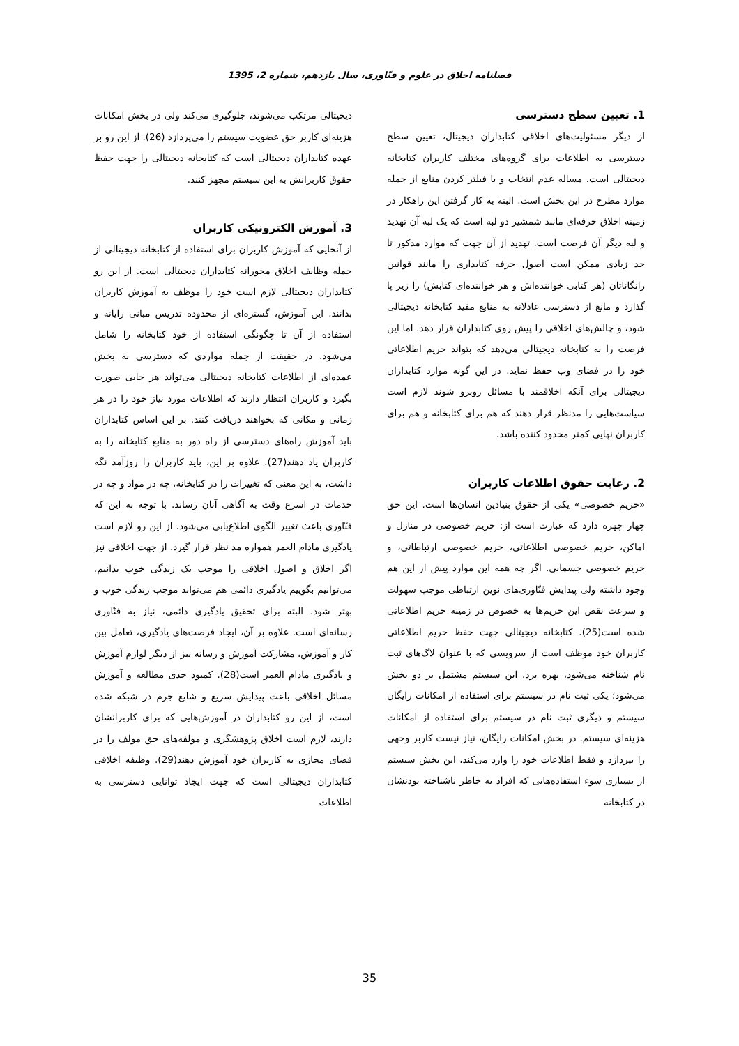فصلنامه اخلاق در علوم و فنّاوری، سال یازدهم، شماره 2، 1395
1. تعیین سطح دسترسی
از دیگر مسئولیت‌های اخلاقی کتابداران دیجیتال، تعیین سطح دسترسی به اطلاعات برای گروه‌های مختلف کاربران کتابخانه دیجیتالی است. مساله عدم انتخاب و یا فیلتر کردن منابع از جمله موارد مطرح در این بخش است. البته به کار گرفتن این راهکار در زمینه اخلاق حرفه‌ای مانند شمشیر دو لبه است که یک لبه آن تهدید و لبه دیگر آن فرصت است. تهدید از آن جهت که موارد مذکور تا حد زیادی ممکن است اصول حرفه کتابداری را مانند قوانین رانگاناتان (هر کتابی خواننده‌اش و هر خواننده‌ای کتابش) را زیر پا گذارد و مانع از دسترسی عادلانه به منابع مفید کتابخانه دیجیتالی شود، و چالش‌های اخلاقی را پیش روی کتابداران قرار دهد. اما این فرصت را به کتابخانه دیجیتالی می‌دهد که بتواند حریم اطلاعاتی خود را در فضای وب حفظ نماید. در این گونه موارد کتابداران دیجیتالی برای آنکه اخلاقمند با مسائل روبرو شوند لازم است سیاست‌هایی را مدنظر قرار دهند که هم برای کتابخانه و هم برای کاربران نهایی کمتر محدود کننده باشد.
2. رعایت حقوق اطلاعات کاربران
«حریم خصوصی» یکی از حقوق بنیادین انسان‌ها است. این حق چهار چهره دارد که عبارت است از: حریم خصوصی در منازل و اماکن، حریم خصوصی اطلاعاتی، حریم خصوصی ارتباطاتی، و حریم خصوصی جسمانی. اگر چه همه این موارد پیش از این هم وجود داشته ولی پیدایش فنّاوری‌های نوین ارتباطی موجب سهولت و سرعت نقض این حریم‌ها به خصوص در زمینه حریم اطلاعاتی شده است(25). کتابخانه دیجیتالی جهت حفظ حریم اطلاعاتی کاربران خود موظف است از سرویسی که با عنوان لاگ‌های ثبت نام شناخته می‌شود، بهره برد. این سیستم مشتمل بر دو بخش می‌شود؛ یکی ثبت نام در سیستم برای استفاده از امکانات رایگان سیستم و دیگری ثبت نام در سیستم برای استفاده از امکانات هزینه‌ای سیستم. در بخش امکانات رایگان، نیاز نیست کاربر وجهی را بپردازد و فقط اطلاعات خود را وارد می‌کند، این بخش سیستم از بسیاری سوء استفاده‌هایی که افراد به خاطر ناشناخته بودنشان در کتابخانه
دیجیتالی مرتکب می‌شوند، جلوگیری می‌کند ولی در بخش امکانات هزینه‌ای کاربر حق عضویت سیستم را می‌پردازد (26). از این رو بر عهده کتابداران دیجیتالی است که کتابخانه دیجیتالی را جهت حفظ حقوق کاربرانش به این سیستم مجهز کنند.
3. آموزش الکترونیکی کاربران
از آنجایی که آموزش کاربران برای استفاده از کتابخانه دیجیتالی از جمله وظایف اخلاق محورانه کتابداران دیجیتالی است. از این رو کتابداران دیجیتالی لازم است خود را موظف به آموزش کاربران بدانند. این آموزش، گستره‌ای از محدوده تدریس مبانی رایانه و استفاده از آن تا چگونگی استفاده از خود کتابخانه را شامل می‌شود. در حقیقت از جمله مواردی که دسترسی به بخش عمده‌ای از اطلاعات کتابخانه دیجیتالی می‌تواند هر جایی صورت بگیرد و کاربران انتظار دارند که اطلاعات مورد نیاز خود را در هر زمانی و مکانی که بخواهند دریافت کنند. بر این اساس کتابداران باید آموزش راه‌های دسترسی از راه دور به منابع کتابخانه را به کاربران یاد دهند(27). علاوه بر این، باید کاربران را روزآمد نگه داشت، به این معنی که تغییرات را در کتابخانه، چه در مواد و چه در خدمات در اسرع وقت به آگاهی آنان رساند. با توجه به این که فنّاوری باعث تغییر الگوی اطلاع‌یابی می‌شود. از این رو لازم است یادگیری مادام العمر همواره مد نظر قرار گیرد. از جهت اخلاقی نیز اگر اخلاق و اصول اخلاقی را موجب یک زندگی خوب بدانیم، می‌توانیم بگوییم یادگیری دائمی هم می‌تواند موجب زندگی خوب و بهتر شود. البته برای تحقیق یادگیری دائمی، نیاز به فنّاوری رسانه‌ای است. علاوه بر آن، ایجاد فرصت‌های یادگیری، تعامل بین کار و آموزش، مشارکت آموزش و رسانه نیز از دیگر لوازم آموزش و یادگیری مادام العمر است(28). کمبود جدی مطالعه و آموزش مسائل اخلاقی باعث پیدایش سریع و شایع جرم در شبکه شده است، از این رو کتابداران در آموزش‌هایی که برای کاربرانشان دارند، لازم است اخلاق پژوهشگری و مولفه‌های حق مولف را در فضای مجازی به کاربران خود آموزش دهند(29). وظیفه اخلاقی کتابداران دیجیتالی است که جهت ایجاد توانایی دسترسی به اطلاعات
35